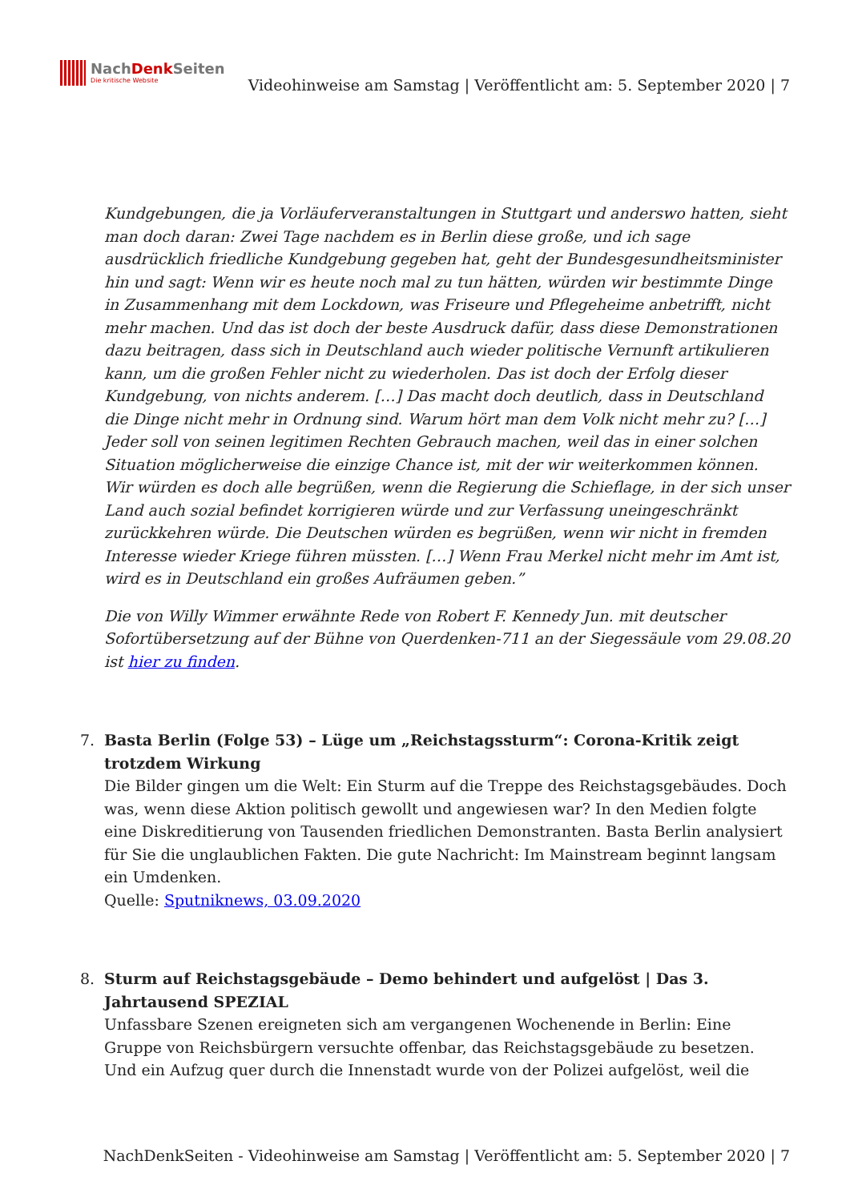NachDenk Seiten
Die kritische Website
Videohinweise am Samstag | Veröffentlicht am: 5. September 2020 | 7
Kundgebungen, die ja Vorläuferveranstaltungen in Stuttgart und anderswo hatten, sieht man doch daran: Zwei Tage nachdem es in Berlin diese große, und ich sage ausdrücklich friedliche Kundgebung gegeben hat, geht der Bundesgesundheitsminister hin und sagt: Wenn wir es heute noch mal zu tun hätten, würden wir bestimmte Dinge in Zusammenhang mit dem Lockdown, was Friseure und Pflegeheime anbetrifft, nicht mehr machen. Und das ist doch der beste Ausdruck dafür, dass diese Demonstrationen dazu beitragen, dass sich in Deutschland auch wieder politische Vernunft artikulieren kann, um die großen Fehler nicht zu wiederholen. Das ist doch der Erfolg dieser Kundgebung, von nichts anderem. […] Das macht doch deutlich, dass in Deutschland die Dinge nicht mehr in Ordnung sind. Warum hört man dem Volk nicht mehr zu? […] Jeder soll von seinen legitimen Rechten Gebrauch machen, weil das in einer solchen Situation möglicherweise die einzige Chance ist, mit der wir weiterkommen können. Wir würden es doch alle begrüßen, wenn die Regierung die Schieflage, in der sich unser Land auch sozial befindet korrigieren würde und zur Verfassung uneingeschränkt zurückkehren würde. Die Deutschen würden es begrüßen, wenn wir nicht in fremden Interesse wieder Kriege führen müssten. […] Wenn Frau Merkel nicht mehr im Amt ist, wird es in Deutschland ein großes Aufräumen geben.”
Die von Willy Wimmer erwähnte Rede von Robert F. Kennedy Jun. mit deutscher Sofortübersetzung auf der Bühne von Querdenken-711 an der Siegessäule vom 29.08.20 ist hier zu finden.
7. Basta Berlin (Folge 53) – Lüge um „Reichstagssturm“: Corona-Kritik zeigt trotzdem Wirkung
Die Bilder gingen um die Welt: Ein Sturm auf die Treppe des Reichstagsgebäudes. Doch was, wenn diese Aktion politisch gewollt und angewiesen war? In den Medien folgte eine Diskreditierung von Tausenden friedlichen Demonstranten. Basta Berlin analysiert für Sie die unglaublichen Fakten. Die gute Nachricht: Im Mainstream beginnt langsam ein Umdenken.
Quelle: Sputniknews, 03.09.2020
8. Sturm auf Reichstagsgebäude – Demo behindert und aufgelöst | Das 3. Jahrtausend SPEZIAL
Unfassbare Szenen ereigneten sich am vergangenen Wochenende in Berlin: Eine Gruppe von Reichsbürgern versuchte offenbar, das Reichstagsgebäude zu besetzen. Und ein Aufzug quer durch die Innenstadt wurde von der Polizei aufgelöst, weil die
NachDenkSeiten - Videohinweise am Samstag | Veröffentlicht am: 5. September 2020 | 7